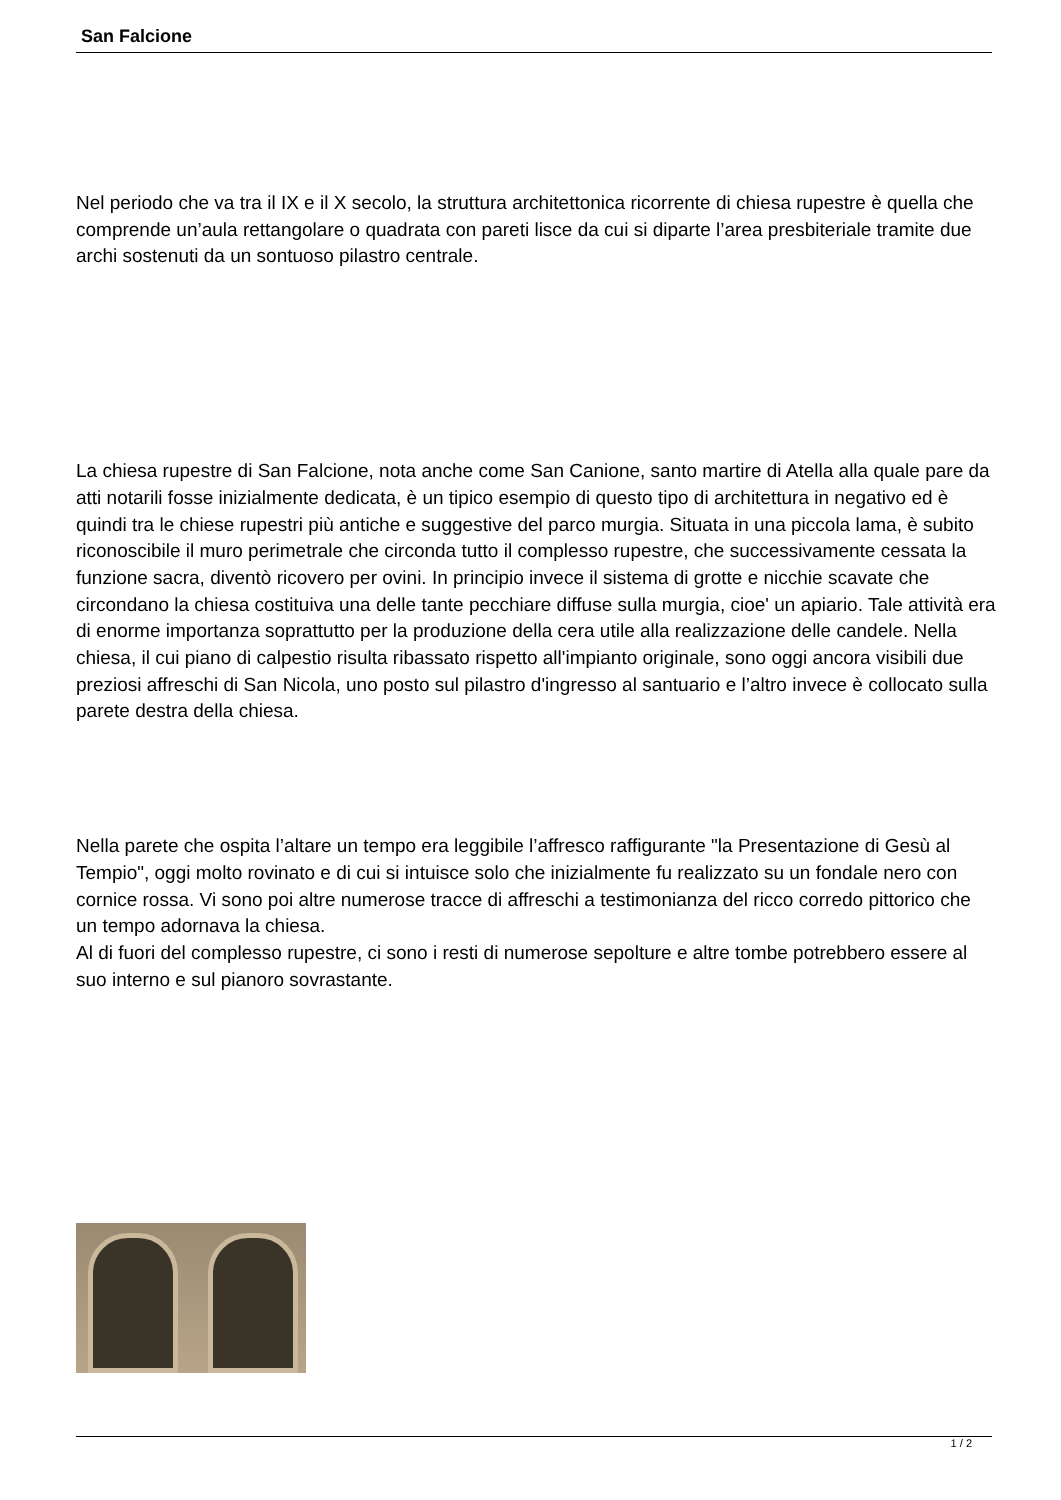San Falcione
Nel periodo che va tra il IX e il X secolo, la struttura architettonica ricorrente di chiesa rupestre è quella che comprende un’aula rettangolare o quadrata con pareti lisce da cui si diparte l’area presbiteriale tramite due archi sostenuti da un sontuoso pilastro centrale.
La chiesa rupestre di San Falcione, nota anche come San Canione, santo martire di Atella alla quale pare da atti notarili fosse inizialmente dedicata, è un tipico esempio di questo tipo di architettura in negativo ed è quindi tra le chiese rupestri più antiche e suggestive del parco murgia. Situata in una piccola lama, è subito riconoscibile il muro perimetrale che circonda tutto il complesso rupestre, che successivamente cessata la funzione sacra, diventò ricovero per ovini. In principio invece il sistema di grotte e nicchie scavate che circondano la chiesa costituiva una delle tante pecchiare diffuse sulla murgia, cioe' un apiario. Tale attività era di enorme importanza soprattutto per la produzione della cera utile alla realizzazione delle candele. Nella chiesa, il cui piano di calpestio risulta ribassato rispetto all'impianto originale, sono oggi ancora visibili due preziosi affreschi di San Nicola, uno posto sul pilastro d'ingresso al santuario e l’altro invece è collocato sulla parete destra della chiesa.
Nella parete che ospita l’altare un tempo era leggibile l’affresco raffigurante "la Presentazione di Gesù al Tempio", oggi molto rovinato e di cui si intuisce solo che inizialmente fu realizzato su un fondale nero con cornice rossa. Vi sono poi altre numerose tracce di affreschi a testimonianza del ricco corredo pittorico che un tempo adornava la chiesa.
Al di fuori del complesso rupestre, ci sono i resti di numerose sepolture e altre tombe potrebbero essere al suo interno e sul pianoro sovrastante.
1 / 2